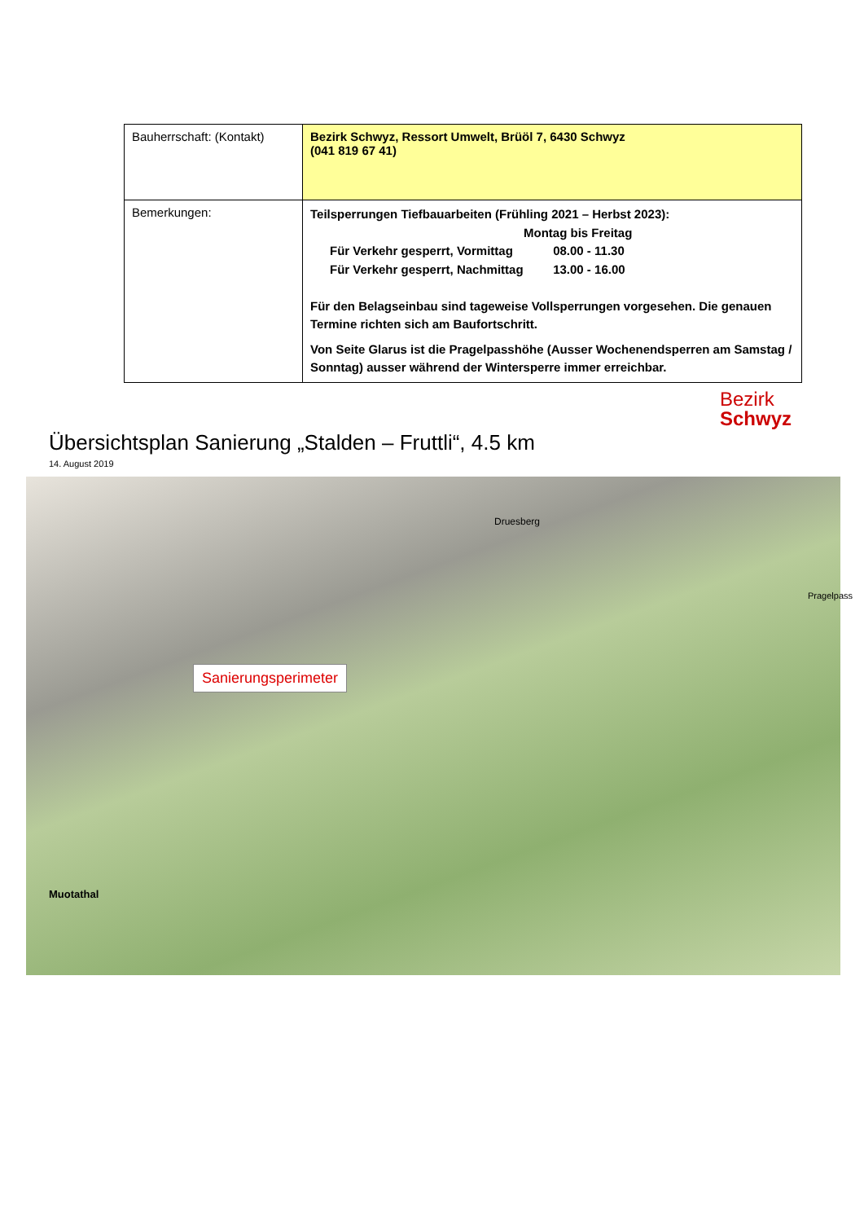| Bauherrschaft: (Kontakt) | Bezirk Schwyz, Ressort Umwelt, Brüöl 7, 6430 Schwyz (041 819 67 41) |
| Bemerkungen: | Teilsperrungen Tiefbauarbeiten (Frühling 2021 – Herbst 2023): Montag bis Freitag Für Verkehr gesperrt, Vormittag 08.00 - 11.30 Für Verkehr gesperrt, Nachmittag 13.00 - 16.00 Für den Belagseinbau sind tageweise Vollsperrungen vorgesehen. Die genauen Termine richten sich am Baufortschritt. Von Seite Glarus ist die Pragelpasshöhe (Ausser Wochenendsperren am Samstag / Sonntag) ausser während der Wintersperre immer erreichbar. |
Bezirk
Schwyz
Übersichtsplan Sanierung „Stalden – Fruttli“, 4.5 km
14. August 2019
Sanierungsperimeter
Muotathal
Druesberg
Pragelpass